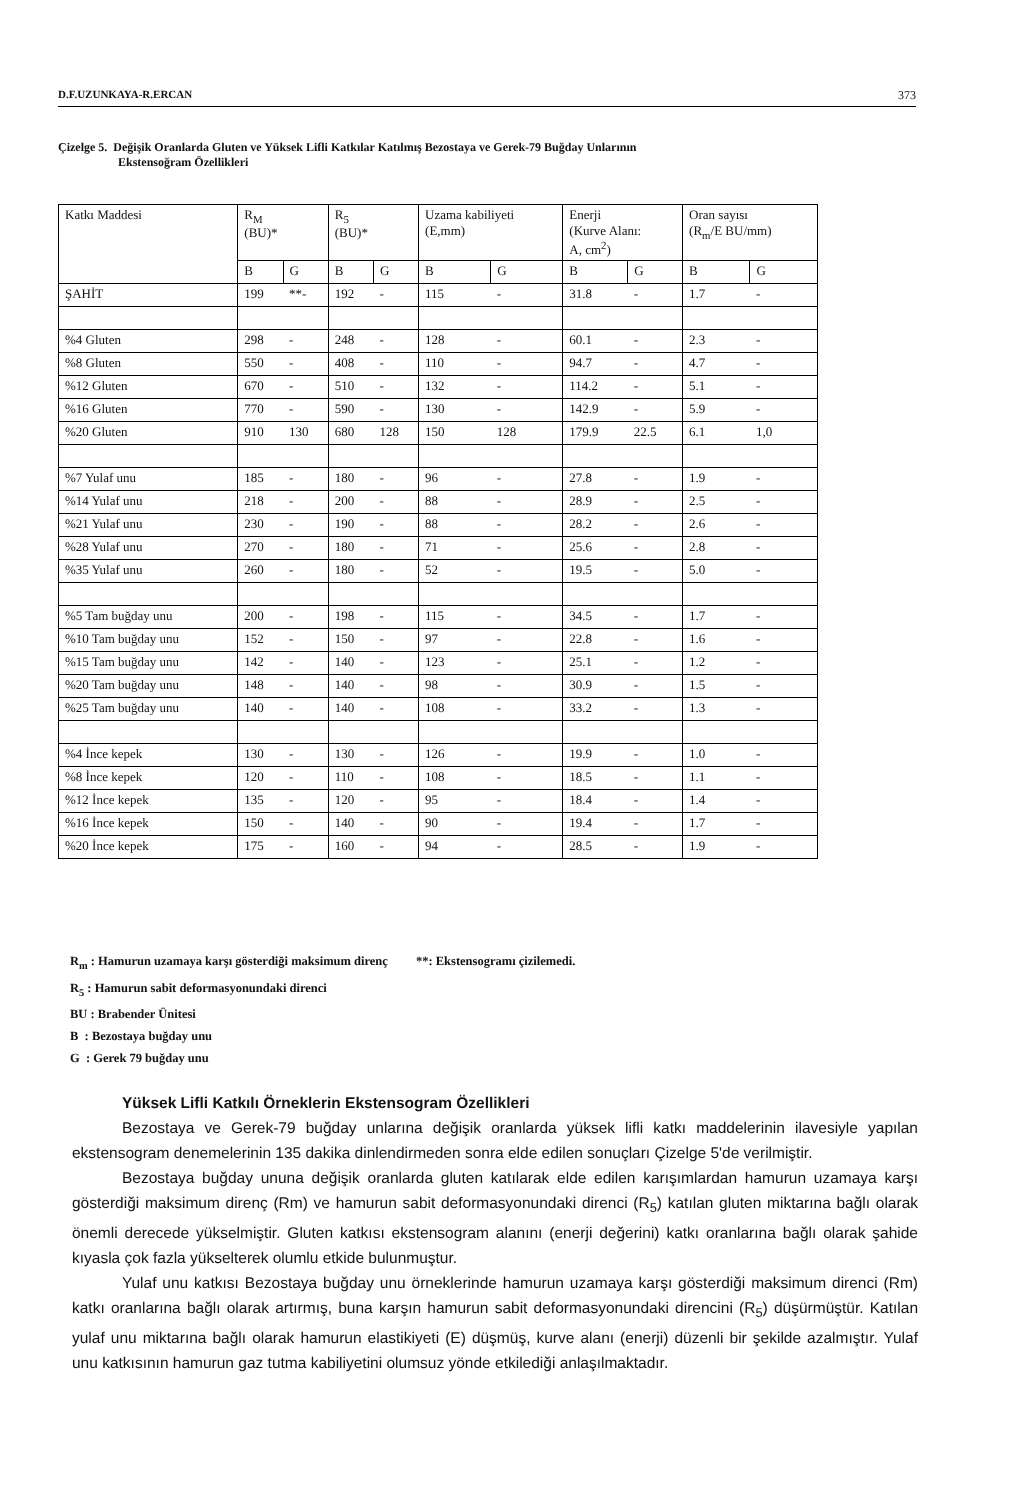D.F.UZUNKAYA-R.ERCAN 373
Çizelge 5. Değişik Oranlarda Gluten ve Yüksek Lifli Katkılar Katılmış Bezostaya ve Gerek-79 Buğday Unlarının
Ekstensoğram Özellikleri
| Katkı Maddesi | R<sub>M</sub> (BU)* | | R<sub>5</sub> (BU)* | | Uzama kabiliyeti (E,mm) | | Enerji (Kurve Alanı: A, cm<sup>2</sup>) | | Oran sayısı (R<sub>m</sub>/E BU/mm) | |
| --- | --- | --- | --- | --- | --- | --- | --- | --- | --- | --- |
| | B | G | B | G | B | G | B | G | B | G |
| ŞAHİT | 199 | **- | 192 | - | 115 | - | 31.8 | - | 1.7 | - |
| %4 Gluten | 298 | - | 248 | - | 128 | - | 60.1 | - | 2.3 | - |
| %8 Gluten | 550 | - | 408 | - | 110 | - | 94.7 | - | 4.7 | - |
| %12 Gluten | 670 | - | 510 | - | 132 | - | 114.2 | - | 5.1 | - |
| %16 Gluten | 770 | - | 590 | - | 130 | - | 142.9 | - | 5.9 | - |
| %20 Gluten | 910 | 130 | 680 | 128 | 150 | 128 | 179.9 | 22.5 | 6.1 | 1,0 |
| %7 Yulaf unu | 185 | - | 180 | - | 96 | - | 27.8 | - | 1.9 | - |
| %14 Yulaf unu | 218 | - | 200 | - | 88 | - | 28.9 | - | 2.5 | - |
| %21 Yulaf unu | 230 | - | 190 | - | 88 | - | 28.2 | - | 2.6 | - |
| %28 Yulaf unu | 270 | - | 180 | - | 71 | - | 25.6 | - | 2.8 | - |
| %35 Yulaf unu | 260 | - | 180 | - | 52 | - | 19.5 | - | 5.0 | - |
| %5 Tam buğday unu | 200 | - | 198 | - | 115 | - | 34.5 | - | 1.7 | - |
| %10 Tam buğday unu | 152 | - | 150 | - | 97 | - | 22.8 | - | 1.6 | - |
| %15 Tam buğday unu | 142 | - | 140 | - | 123 | - | 25.1 | - | 1.2 | - |
| %20 Tam buğday unu | 148 | - | 140 | - | 98 | - | 30.9 | - | 1.5 | - |
| %25 Tam buğday unu | 140 | - | 140 | - | 108 | - | 33.2 | - | 1.3 | - |
| %4 İnce kepek | 130 | - | 130 | - | 126 | - | 19.9 | - | 1.0 | - |
| %8 İnce kepek | 120 | - | 110 | - | 108 | - | 18.5 | - | 1.1 | - |
| %12 İnce kepek | 135 | - | 120 | - | 95 | - | 18.4 | - | 1.4 | - |
| %16 İnce kepek | 150 | - | 140 | - | 90 | - | 19.4 | - | 1.7 | - |
| %20 İnce kepek | 175 | - | 160 | - | 94 | - | 28.5 | - | 1.9 | - |
R<sub>m</sub> : Hamurun uzamaya karşı gösterdiği maksimum direnç **: Ekstensogramı çizilemedi.
R<sub>5</sub> : Hamurun sabit deformasyonundaki direnci
BU : Brabender Ünitesi
B : Bezostaya buğday unu
G : Gerek 79 buğday unu
Yüksek Lifli Katkılı Örneklerin Ekstensogram Özellikleri
Bezostaya ve Gerek-79 buğday unlarına değişik oranlarda yüksek lifli katkı maddelerinin ilavesiyle yapılan ekstensogram denemelerinin 135 dakika dinlendirmeden sonra elde edilen sonuçları Çizelge 5'de verilmiştir.
Bezostaya buğday ununa değişik oranlarda gluten katılarak elde edilen karışımlardan hamurun uzamaya karşı gösterdiği maksimum direnç (Rm) ve hamurun sabit deformasyonundaki direnci (R<sub>5</sub>) katılan gluten miktarına bağlı olarak önemli derecede yükselmiştir. Gluten katkısı ekstensogram alanını (enerji değerini) katkı oranlarına bağlı olarak şahide kıyasla çok fazla yükselterek olumlu etkide bulunmuştur.
Yulaf unu katkısı Bezostaya buğday unu örneklerinde hamurun uzamaya karşı gösterdiği maksimum direnci (Rm) katkı oranlarına bağlı olarak artırmış, buna karşın hamurun sabit deformasyonundaki direncini (R<sub>5</sub>) düşürmüştür. Katılan yulaf unu miktarına bağlı olarak hamurun elastikiyeti (E) düşmüş, kurve alanı (enerji) düzenli bir şekilde azalmıştır. Yulaf unu katkısının hamurun gaz tutma kabiliyetini olumsuz yönde etkilediği anlaşılmaktadır.